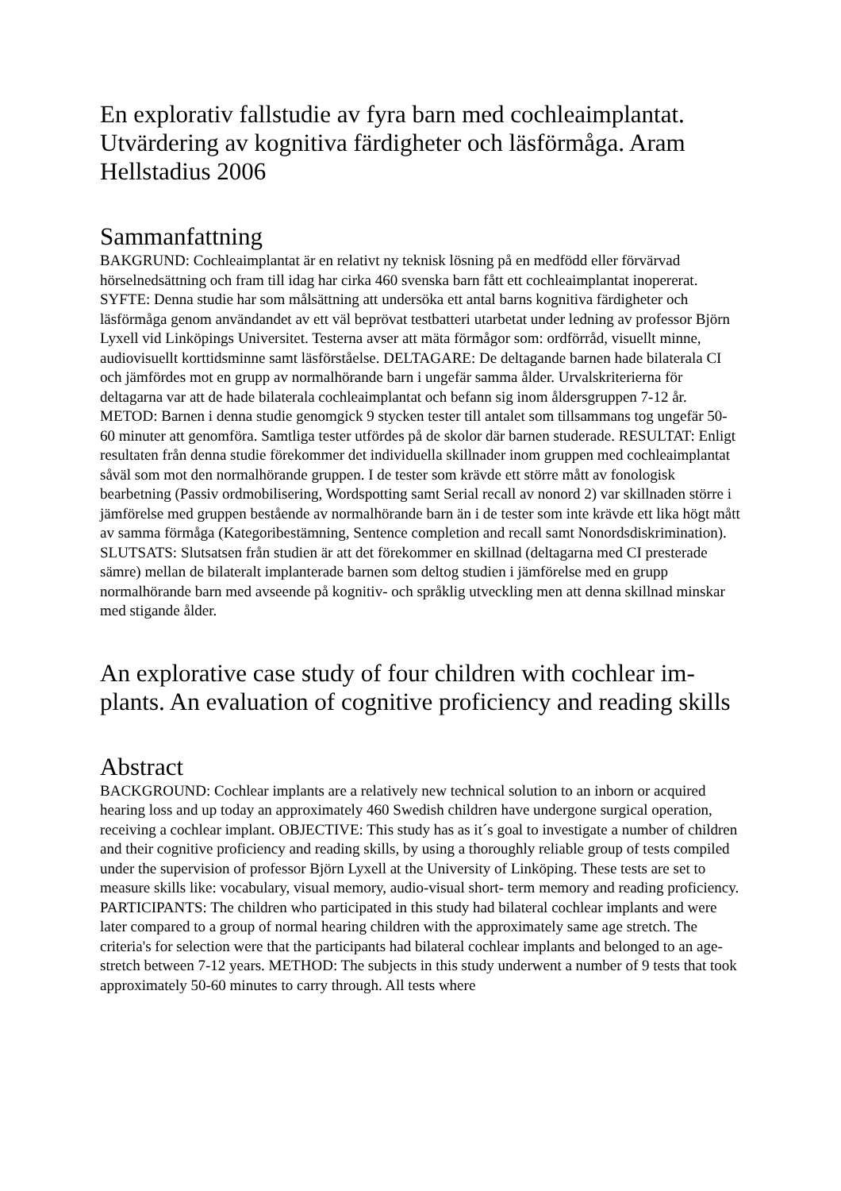En explorativ fallstudie av fyra barn med cochleaimplantat. Utvärdering av kognitiva färdigheter och läsförmåga. Aram Hellstadius 2006
Sammanfattning
BAKGRUND: Cochleaimplantat är en relativt ny teknisk lösning på en medfödd eller förvärvad hörselnedsättning och fram till idag har cirka 460 svenska barn fått ett cochleaimplantat inopererat. SYFTE: Denna studie har som målsättning att undersöka ett antal barns kognitiva färdigheter och läsförmåga genom användandet av ett väl beprövat testbatteri utarbetat under ledning av professor Björn Lyxell vid Linköpings Universitet. Testerna avser att mäta förmågor som: ordförråd, visuellt minne, audiovisuellt korttidsminne samt läsförståelse. DELTAGARE: De deltagande barnen hade bilaterala CI och jämfördes mot en grupp av normalhörande barn i ungefär samma ålder. Urvalskriterierna för deltagarna var att de hade bilaterala cochleaimplantat och befann sig inom åldersgruppen 7-12 år. METOD: Barnen i denna studie genomgick 9 stycken tester till antalet som tillsammans tog ungefär 50-60 minuter att genomföra. Samtliga tester utfördes på de skolor där barnen studerade. RESULTAT: Enligt resultaten från denna studie förekommer det individuella skillnader inom gruppen med cochleaimplantat såväl som mot den normalhörande gruppen. I de tester som krävde ett större mått av fonologisk bearbetning (Passiv ordmobilisering, Wordspotting samt Serial recall av nonord 2) var skillnaden större i jämförelse med gruppen bestående av normalhörande barn än i de tester som inte krävde ett lika högt mått av samma förmåga (Kategoribestämning, Sentence completion and recall samt Nonordsdiskrimination). SLUTSATS: Slutsatsen från studien är att det förekommer en skillnad (deltagarna med CI presterade sämre) mellan de bilateralt implanterade barnen som deltog studien i jämförelse med en grupp normalhörande barn med avseende på kognitiv- och språklig utveckling men att denna skillnad minskar med stigande ålder.
An explorative case study of four children with cochlear im-plants. An evaluation of cognitive proficiency and reading skills
Abstract
BACKGROUND: Cochlear implants are a relatively new technical solution to an inborn or acquired hearing loss and up today an approximately 460 Swedish children have undergone surgical operation, receiving a cochlear implant. OBJECTIVE: This study has as it´s goal to investigate a number of children and their cognitive proficiency and reading skills, by using a thoroughly reliable group of tests compiled under the supervision of professor Björn Lyxell at the University of Linköping. These tests are set to measure skills like: vocabulary, visual memory, audio-visual short- term memory and reading proficiency. PARTICIPANTS: The children who participated in this study had bilateral cochlear implants and were later compared to a group of normal hearing children with the approximately same age stretch. The criteria's for selection were that the participants had bilateral cochlear implants and belonged to an age-stretch between 7-12 years. METHOD: The subjects in this study underwent a number of 9 tests that took approximately 50-60 minutes to carry through. All tests where